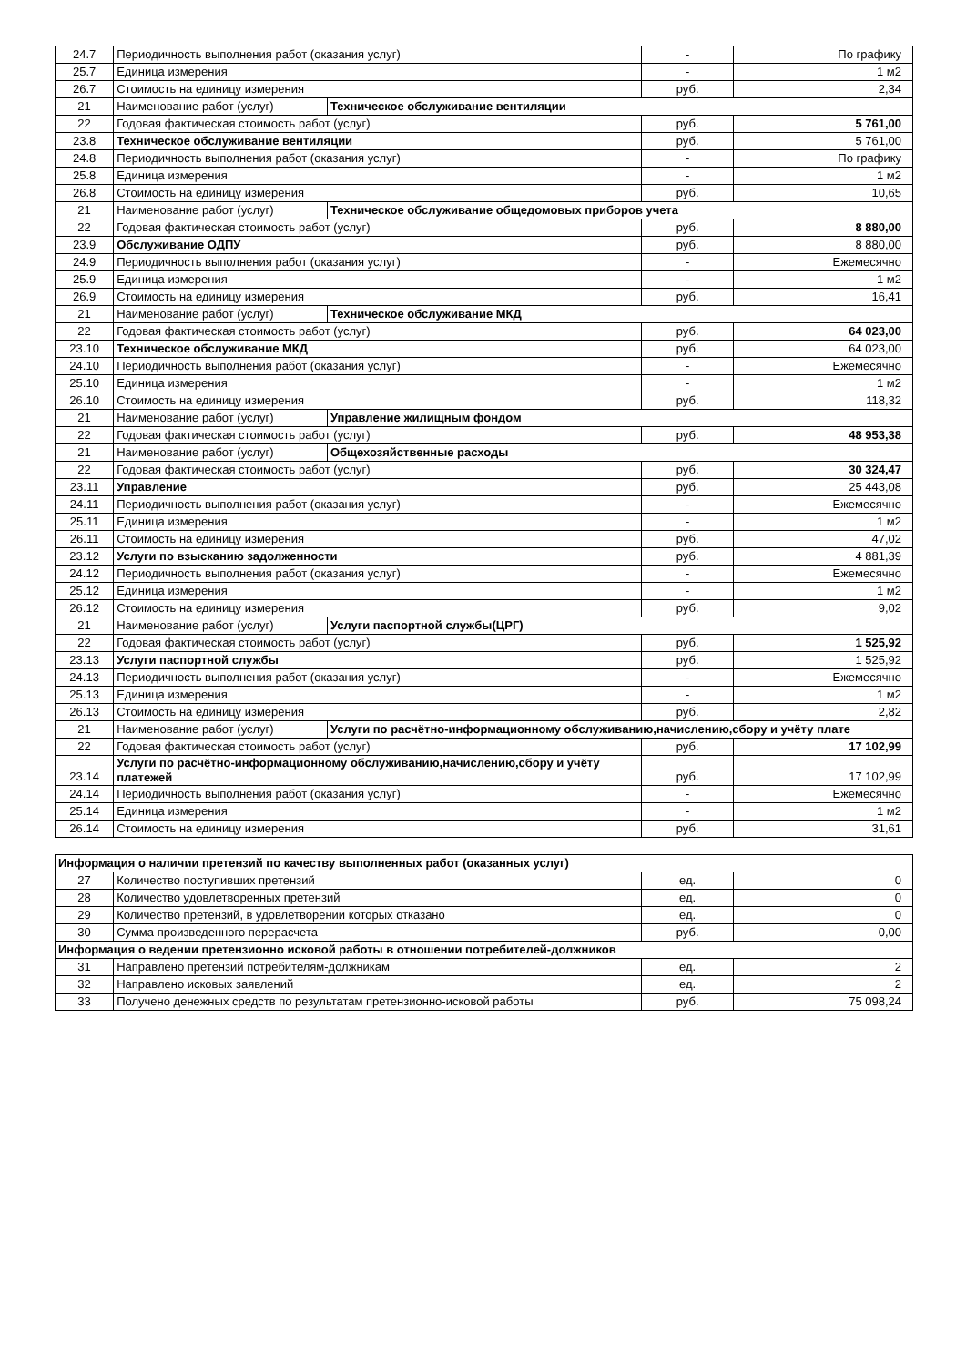| 24.7 | Периодичность выполнения работ (оказания услуг) | | - | По графику |
| 25.7 | Единица измерения | | - | 1 м2 |
| 26.7 | Стоимость на единицу измерения | | руб. | 2,34 |
| 21 | Наименование работ (услуг) | Техническое обслуживание вентиляции | | |
| 22 | Годовая фактическая стоимость работ (услуг) | | руб. | 5 761,00 |
| 23.8 | Техническое обслуживание вентиляции | | руб. | 5 761,00 |
| 24.8 | Периодичность выполнения работ (оказания услуг) | | - | По графику |
| 25.8 | Единица измерения | | - | 1 м2 |
| 26.8 | Стоимость на единицу измерения | | руб. | 10,65 |
| 21 | Наименование работ (услуг) | Техническое обслуживание общедомовых приборов учета | | |
| 22 | Годовая фактическая стоимость работ (услуг) | | руб. | 8 880,00 |
| 23.9 | Обслуживание ОДПУ | | руб. | 8 880,00 |
| 24.9 | Периодичность выполнения работ (оказания услуг) | | - | Ежемесячно |
| 25.9 | Единица измерения | | - | 1 м2 |
| 26.9 | Стоимость на единицу измерения | | руб. | 16,41 |
| 21 | Наименование работ (услуг) | Техническое обслуживание МКД | | |
| 22 | Годовая фактическая стоимость работ (услуг) | | руб. | 64 023,00 |
| 23.10 | Техническое обслуживание МКД | | руб. | 64 023,00 |
| 24.10 | Периодичность выполнения работ (оказания услуг) | | - | Ежемесячно |
| 25.10 | Единица измерения | | - | 1 м2 |
| 26.10 | Стоимость на единицу измерения | | руб. | 118,32 |
| 21 | Наименование работ (услуг) | Управление жилищным фондом | | |
| 22 | Годовая фактическая стоимость работ (услуг) | | руб. | 48 953,38 |
| 21 | Наименование работ (услуг) | Общехозяйственные расходы | | |
| 22 | Годовая фактическая стоимость работ (услуг) | | руб. | 30 324,47 |
| 23.11 | Управление | | руб. | 25 443,08 |
| 24.11 | Периодичность выполнения работ (оказания услуг) | | - | Ежемесячно |
| 25.11 | Единица измерения | | - | 1 м2 |
| 26.11 | Стоимость на единицу измерения | | руб. | 47,02 |
| 23.12 | Услуги по взысканию задолженности | | руб. | 4 881,39 |
| 24.12 | Периодичность выполнения работ (оказания услуг) | | - | Ежемесячно |
| 25.12 | Единица измерения | | - | 1 м2 |
| 26.12 | Стоимость на единицу измерения | | руб. | 9,02 |
| 21 | Наименование работ (услуг) | Услуги паспортной службы(ЦРГ) | | |
| 22 | Годовая фактическая стоимость работ (услуг) | | руб. | 1 525,92 |
| 23.13 | Услуги паспортной службы | | руб. | 1 525,92 |
| 24.13 | Периодичность выполнения работ (оказания услуг) | | - | Ежемесячно |
| 25.13 | Единица измерения | | - | 1 м2 |
| 26.13 | Стоимость на единицу измерения | | руб. | 2,82 |
| 21 | Наименование работ (услуг) | Услуги по расчётно-информационному обслуживанию,начислению,сбору и учёту плате | | |
| 22 | Годовая фактическая стоимость работ (услуг) | | руб. | 17 102,99 |
| 23.14 | Услуги по расчётно-информационному обслуживанию,начислению,сбору и учёту платежей | | руб. | 17 102,99 |
| 24.14 | Периодичность выполнения работ (оказания услуг) | | - | Ежемесячно |
| 25.14 | Единица измерения | | - | 1 м2 |
| 26.14 | Стоимость на единицу измерения | | руб. | 31,61 |
| Информация о наличии претензий по качеству выполненных работ (оказанных услуг) | | | |
| 27 | Количество поступивших претензий | ед. | 0 |
| 28 | Количество удовлетворенных претензий | ед. | 0 |
| 29 | Количество претензий, в удовлетворении которых отказано | ед. | 0 |
| 30 | Сумма произведенного перерасчета | руб. | 0,00 |
| Информация о ведении претензионно исковой работы в отношении потребителей-должников | | | |
| 31 | Направлено претензий потребителям-должникам | ед. | 2 |
| 32 | Направлено исковых заявлений | ед. | 2 |
| 33 | Получено денежных средств по результатам претензионно-исковой работы | руб. | 75 098,24 |